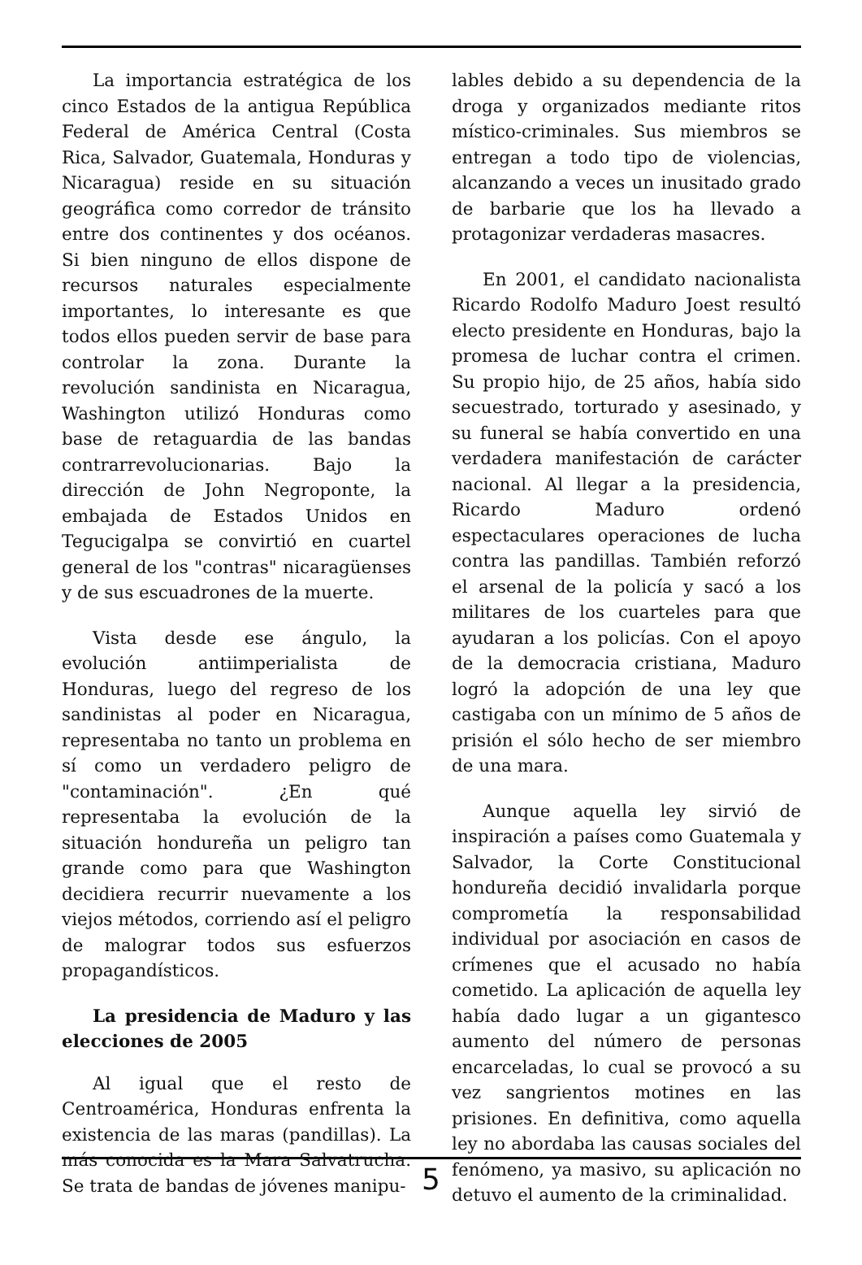La importancia estratégica de los cinco Estados de la antigua República Federal de América Central (Costa Rica, Salvador, Guatemala, Honduras y Nicaragua) reside en su situación geográfica como corredor de tránsito entre dos continentes y dos océanos. Si bien ninguno de ellos dispone de recursos naturales especialmente importantes, lo interesante es que todos ellos pueden servir de base para controlar la zona. Durante la revolución sandinista en Nicaragua, Washington utilizó Honduras como base de retaguardia de las bandas contrarrevolucionarias. Bajo la dirección de John Negroponte, la embajada de Estados Unidos en Tegucigalpa se convirtió en cuartel general de los "contras" nicaragüenses y de sus escuadrones de la muerte.
Vista desde ese ángulo, la evolución antiimperialista de Honduras, luego del regreso de los sandinistas al poder en Nicaragua, representaba no tanto un problema en sí como un verdadero peligro de "contaminación". ¿En qué representaba la evolución de la situación hondureña un peligro tan grande como para que Washington decidiera recurrir nuevamente a los viejos métodos, corriendo así el peligro de malograr todos sus esfuerzos propagandísticos.
La presidencia de Maduro y las elecciones de 2005
Al igual que el resto de Centroamérica, Honduras enfrenta la existencia de las maras (pandillas). La más conocida es la Mara Salvatrucha. Se trata de bandas de jóvenes manipu-
lables debido a su dependencia de la droga y organizados mediante ritos místico-criminales. Sus miembros se entregan a todo tipo de violencias, alcanzando a veces un inusitado grado de barbarie que los ha llevado a protagonizar verdaderas masacres.
En 2001, el candidato nacionalista Ricardo Rodolfo Maduro Joest resultó electo presidente en Honduras, bajo la promesa de luchar contra el crimen. Su propio hijo, de 25 años, había sido secuestrado, torturado y asesinado, y su funeral se había convertido en una verdadera manifestación de carácter nacional. Al llegar a la presidencia, Ricardo Maduro ordenó espectaculares operaciones de lucha contra las pandillas. También reforzó el arsenal de la policía y sacó a los militares de los cuarteles para que ayudaran a los policías. Con el apoyo de la democracia cristiana, Maduro logró la adopción de una ley que castigaba con un mínimo de 5 años de prisión el sólo hecho de ser miembro de una mara.
Aunque aquella ley sirvió de inspiración a países como Guatemala y Salvador, la Corte Constitucional hondureña decidió invalidarla porque comprometía la responsabilidad individual por asociación en casos de crímenes que el acusado no había cometido. La aplicación de aquella ley había dado lugar a un gigantesco aumento del número de personas encarceladas, lo cual se provocó a su vez sangrientos motines en las prisiones. En definitiva, como aquella ley no abordaba las causas sociales del fenómeno, ya masivo, su aplicación no detuvo el aumento de la criminalidad.
5